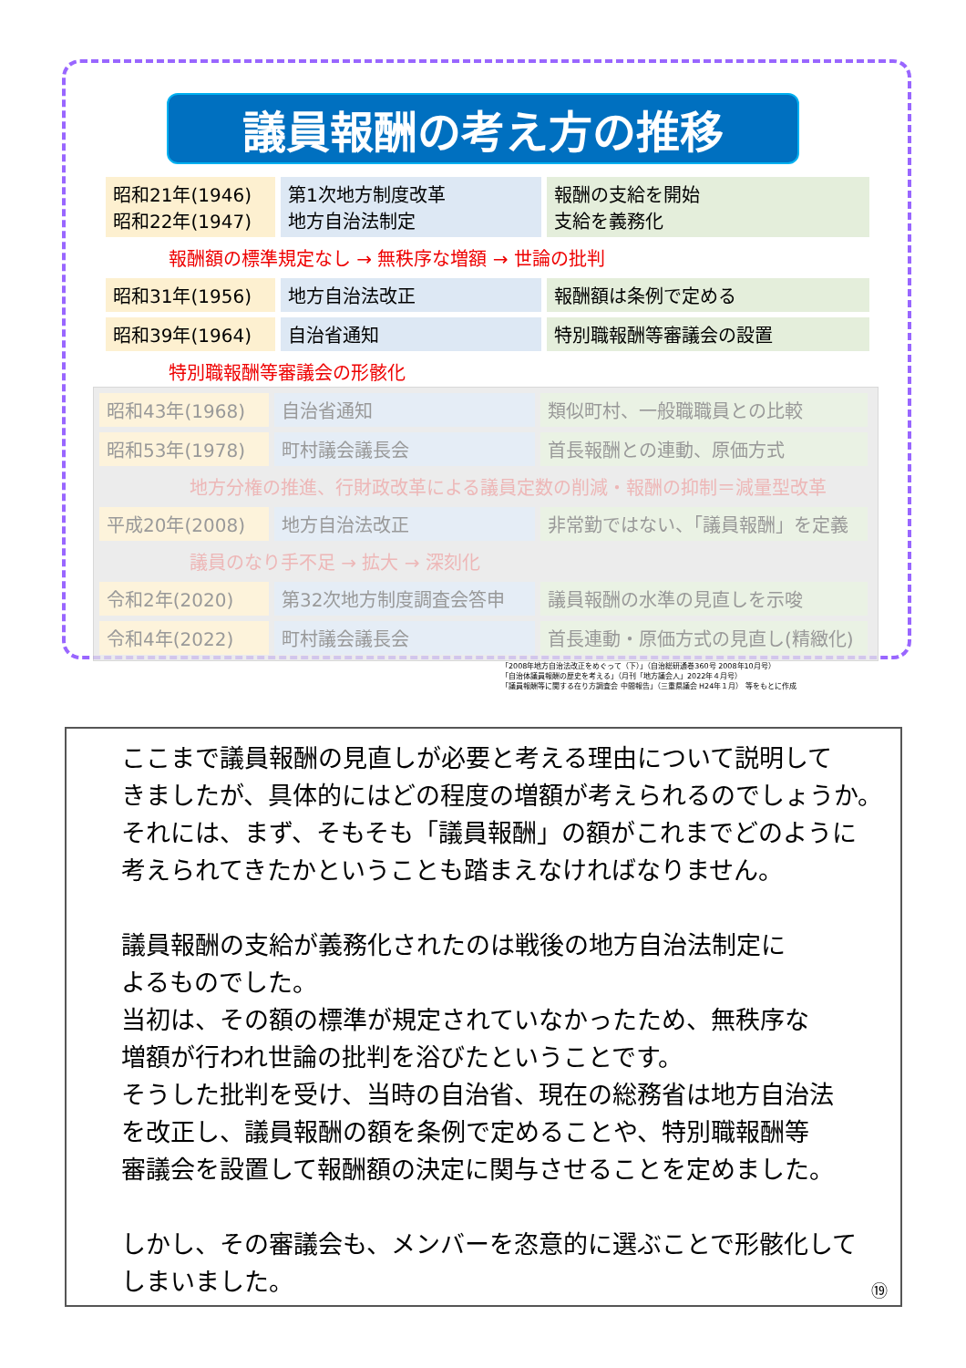議員報酬の考え方の推移
| 昭和21年(1946) 昭和22年(1947) | 第1次地方制度改革 地方自治法制定 | 報酬の支給を開始 支給を義務化 |
報酬額の標準規定なし → 無秩序な増額 → 世論の批判
| 昭和31年(1956) | 地方自治法改正 | 報酬額は条例で定める |
| 昭和39年(1964) | 自治省通知 | 特別職報酬等審議会の設置 |
特別職報酬等審議会の形骸化
| 昭和43年(1968) | 自治省通知 | 類似町村、一般職職員との比較 |
| 昭和53年(1978) | 町村議会議長会 | 首長報酬との連動、原価方式 |
地方分権の推進、行財政改革による議員定数の削減・報酬の抑制＝減量型改革
| 平成20年(2008) | 地方自治法改正 | 非常勤ではない、「議員報酬」を定義 |
議員のなり手不足 → 拡大 → 深刻化
| 令和2年(2020) | 第32次地方制度調査会答申 | 議員報酬の水準の見直しを示唆 |
| 令和4年(2022) | 町村議会議長会 | 首長連動・原価方式の見直し(精緻化) |
「2008年地方自治法改正をめぐって（下）」（自治総研通巻360号 2008年10月号）
「自治体議員報酬の歴史を考える」（月刊「地方議会人」2022年４月号）
「議員報酬等に関する在り方調査会 中間報告」（三重県議会 H24年１月） 等をもとに作成
ここまで議員報酬の見直しが必要と考える理由について説明して
きましたが、具体的にはどの程度の増額が考えられるのでしょうか。
それには、まず、そもそも「議員報酬」の額がこれまでどのように
考えられてきたかということも踏まえなければなりません。
議員報酬の支給が義務化されたのは戦後の地方自治法制定に
よるものでした。
当初は、その額の標準が規定されていなかったため、無秩序な
増額が行われ世論の批判を浴びたということです。
そうした批判を受け、当時の自治省、現在の総務省は地方自治法
を改正し、議員報酬の額を条例で定めることや、特別職報酬等
審議会を設置して報酬額の決定に関与させることを定めました。
しかし、その審議会も、メンバーを恣意的に選ぶことで形骸化して
しまいました。
⑲